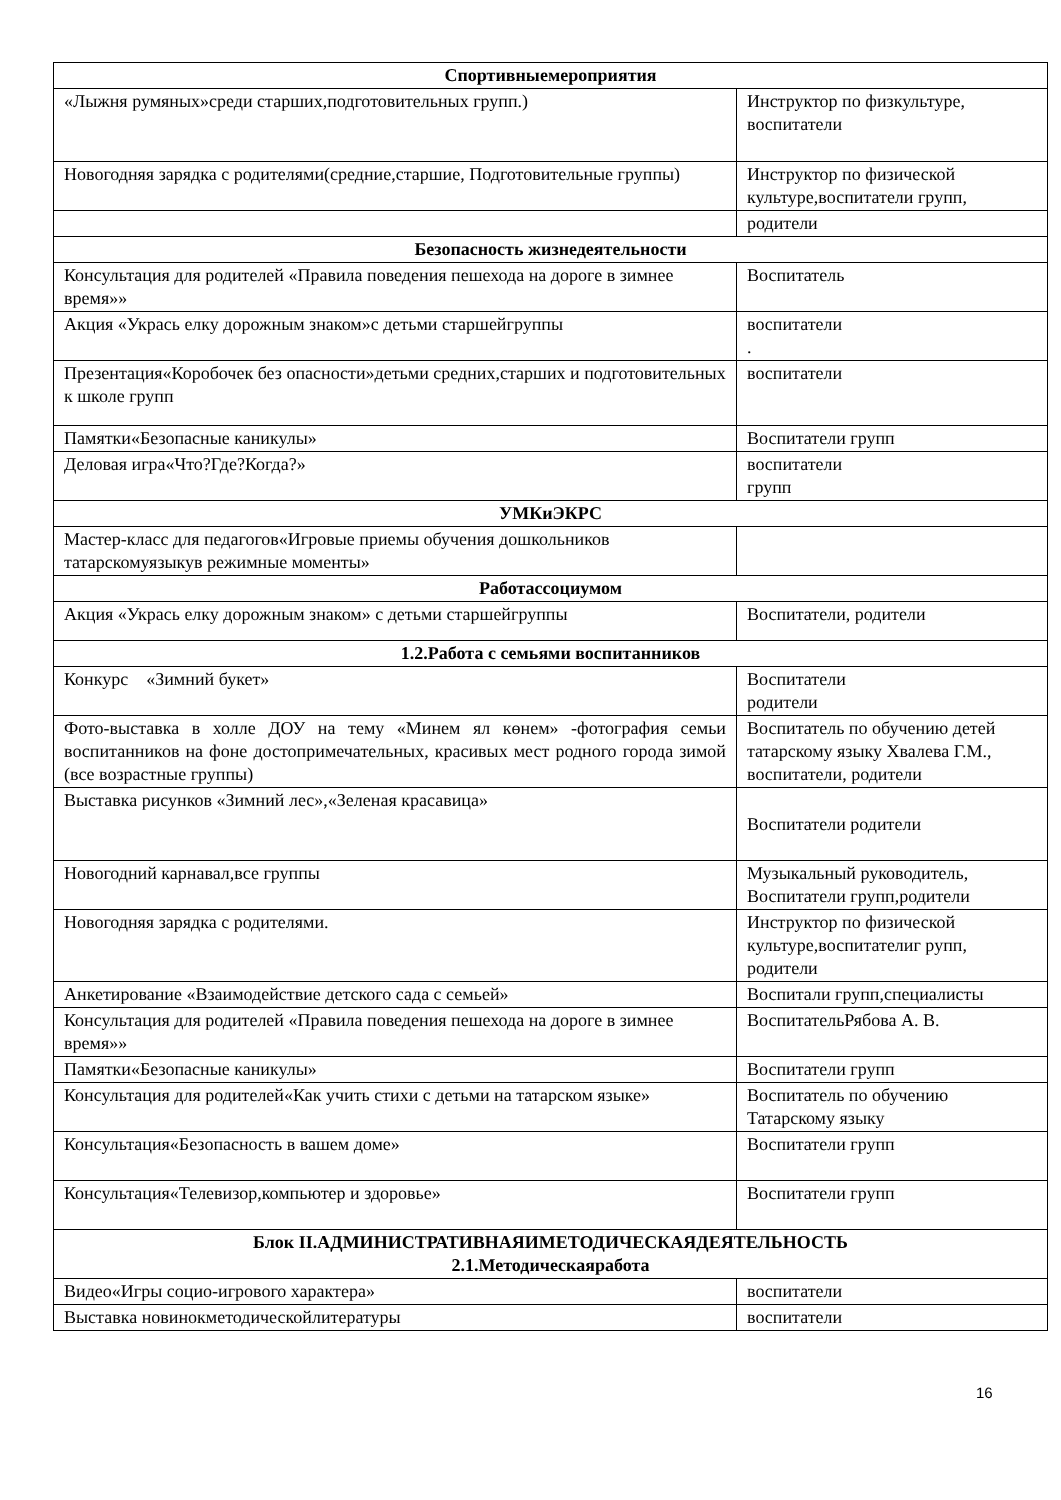| Спортивныемероприятия | |
| --- | --- |
| «Лыжня румяных»среди старших,подготовительных групп.) | Инструктор по физкультуре, воспитатели |
| Новогодняя зарядка с родителями(средние,старшие, Подготовительные группы) | Инструктор по физической культуре,воспитатели групп, |
| | родители |
| Безопасность жизнедеятельности | |
| Консультация для родителей «Правила поведения пешехода на дороге в зимнее время»» | Воспитатель |
| Акция «Укрась елку дорожным знаком»с детьми старшейгруппы | воспитатели . |
| Презентация«Коробочек без опасности»детьми средних,старших и подготовительных к школе групп | воспитатели |
| Памятки«Безопасные каникулы» | Воспитатели групп |
| Деловая игра«Что?Где?Когда?» | воспитатели групп |
| УМКиЭКРС | |
| Мастер-класс для педагогов«Игровые приемы обучения дошкольников татарскомуязыкув режимные моменты» | |
| Работассоциумом | |
| Акция «Укрась елку дорожным знаком» с детьми старшейгруппы | Воспитатели, родители |
| 1.2.Работа с семьями воспитанников | |
| Конкурс «Зимний букет» | Воспитатели родители |
| Фото-выставка в холле ДОУ на тему «Минем ял көнем» -фотография семьи воспитанников на фоне достопримечательных, красивых мест родного города зимой (все возрастные группы) | Воспитатель по обучению детей татарскому языку Хвалева Г.М., воспитатели, родители |
| Выставка рисунков «Зимний лес»,«Зеленая красавица» | Воспитатели родители |
| Новогодний карнавал,все группы | Музыкальный руководитель, Воспитатели групп,родители |
| Новогодняя зарядка с родителями. | Инструктор по физической культуре,воспитателиг рупп, родители |
| Анкетирование «Взаимодействие детского сада с семьей» | Воспитали групп,специалисты |
| Консультация для родителей «Правила поведения пешехода на дороге в зимнее время»» | ВоспитательРябова А. В. |
| Памятки«Безопасные каникулы» | Воспитатели групп |
| Консультация для родителей«Как учить стихи с детьми на татарском языке» | Воспитатель по обучению Татарскому языку |
| Консультация«Безопасность в вашем доме» | Воспитатели групп |
| Консультация«Телевизор,компьютер и здоровье» | Воспитатели групп |
| Блок II.АДМИНИСТРАТИВНАЯИМЕТОДИЧЕСКАЯДЕЯТЕЛЬНОСТЬ 2.1.Методическаяработа | |
| Видео«Игры социо-игрового характера» | воспитатели |
| Выставка новинокметодическойлитературы | воспитатели |
16